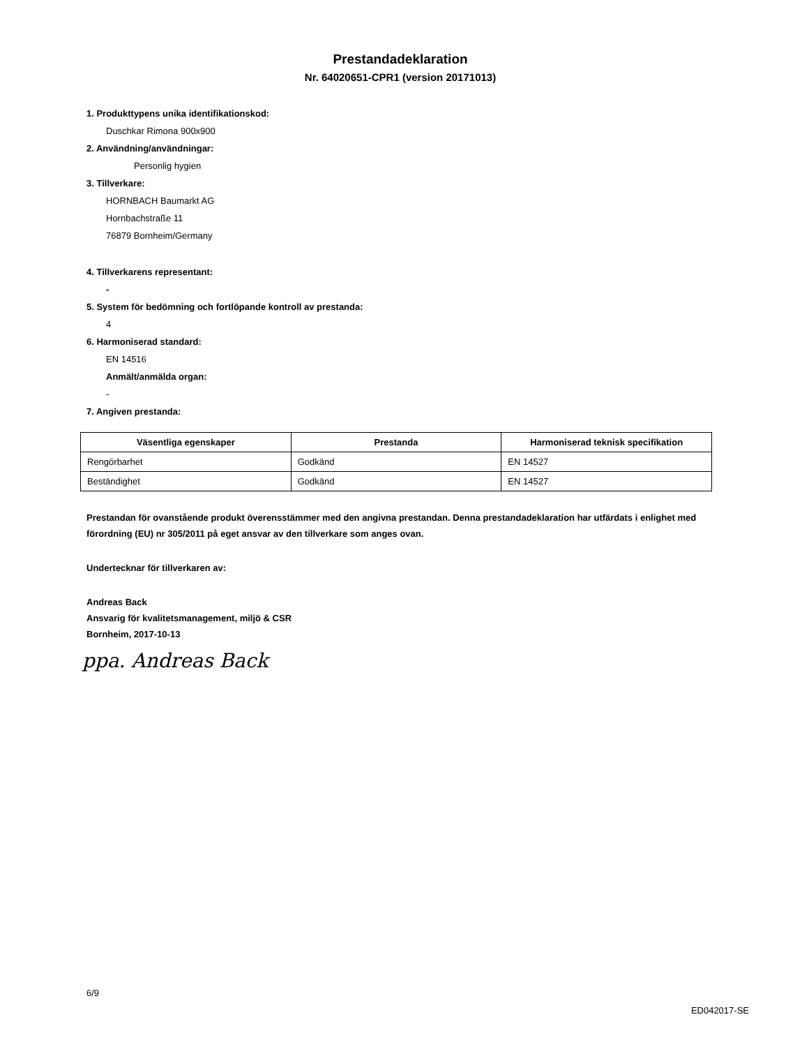Prestandadeklaration
Nr. 64020651-CPR1 (version 20171013)
1. Produkttypens unika identifikationskod:
Duschkar Rimona 900x900
2. Användning/användningar:
Personlig hygien
3. Tillverkare:
HORNBACH Baumarkt AG
Hornbachstraße 11
76879 Bornheim/Germany
4. Tillverkarens representant:
-
5. System för bedömning och fortlöpande kontroll av prestanda:
4
6. Harmoniserad standard:
EN 14516
Anmält/anmälda organ:
-
7. Angiven prestanda:
| Väsentliga egenskaper | Prestanda | Harmoniserad teknisk specifikation |
| --- | --- | --- |
| Rengörbarhet | Godkänd | EN 14527 |
| Beständighet | Godkänd | EN 14527 |
Prestandan för ovanstående produkt överensstämmer med den angivna prestandan. Denna prestandadeklaration har utfärdats i enlighet med förordning (EU) nr 305/2011 på eget ansvar av den tillverkare som anges ovan.
Undertecknar för tillverkaren av:
Andreas Back
Ansvarig för kvalitetsmanagement, miljö & CSR
Bornheim, 2017-10-13
ppa. Andreas Back
6/9
ED042017-SE